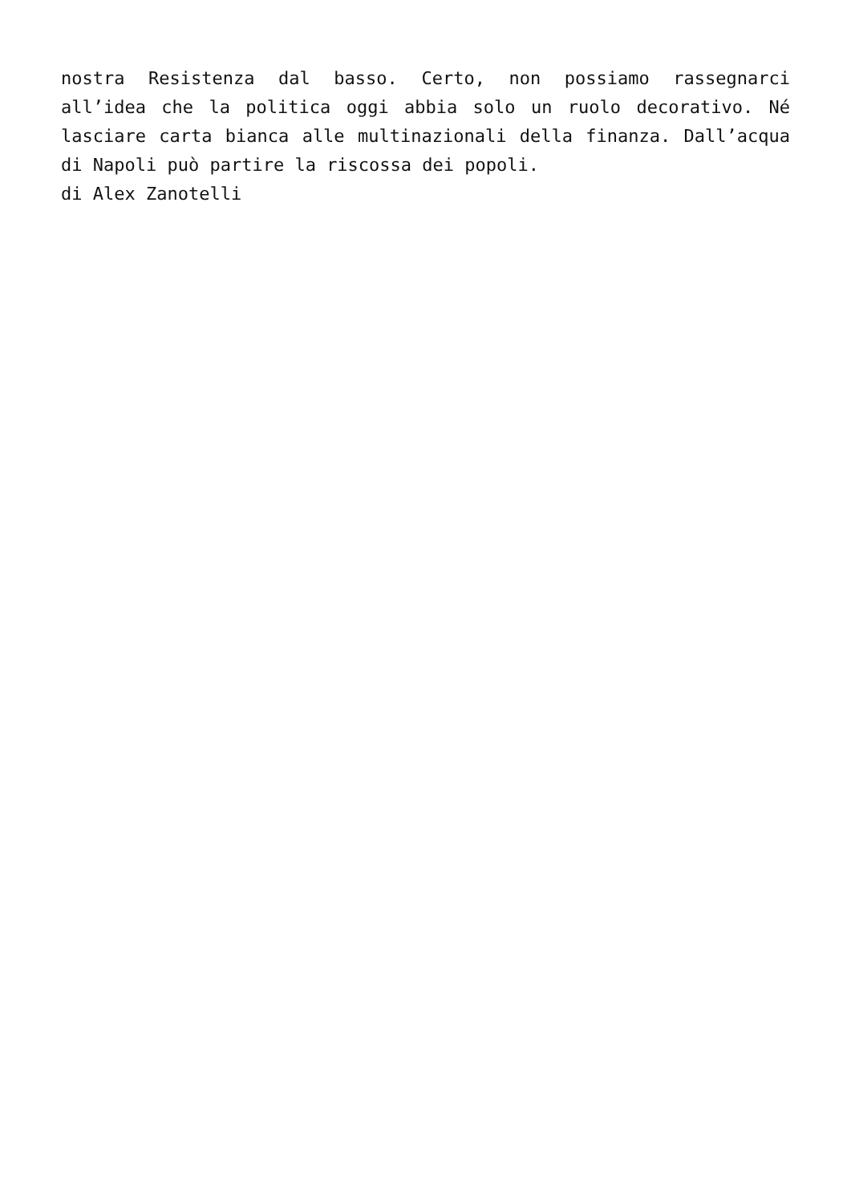nostra Resistenza dal basso. Certo, non possiamo rassegnarci all’idea che la politica oggi abbia solo un ruolo decorativo. Né lasciare carta bianca alle multinazionali della finanza. Dall’acqua di Napoli può partire la riscossa dei popoli.
di Alex Zanotelli